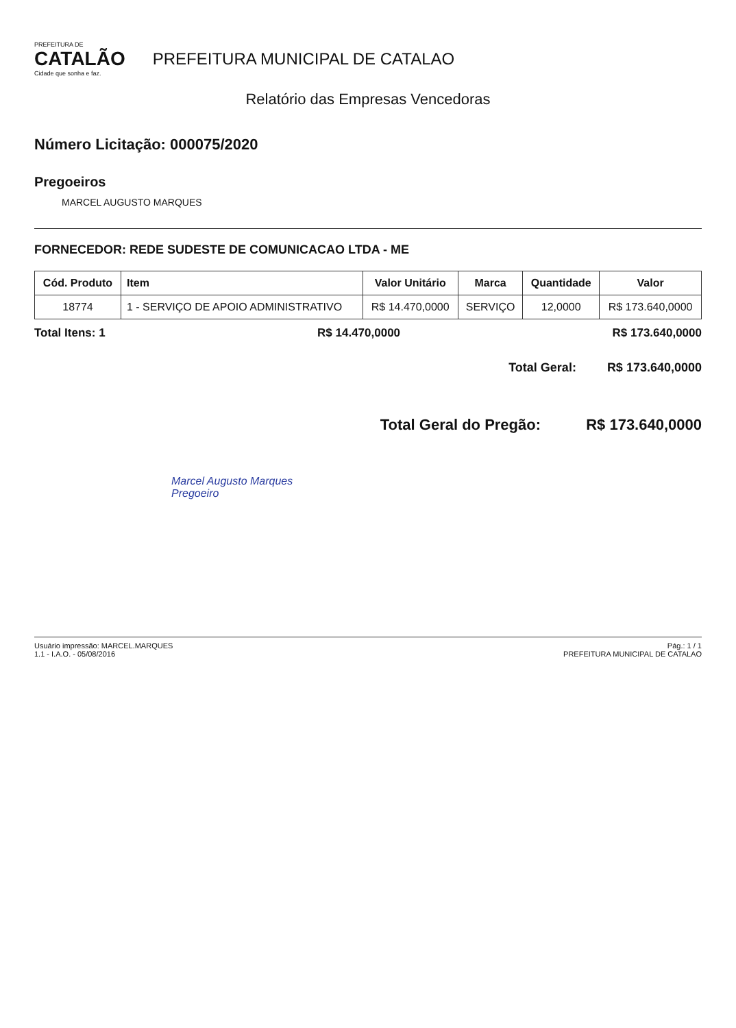PREFEITURA DE
CATALÃO
Cidade que sonha e faz.
PREFEITURA MUNICIPAL DE CATALAO
Relatório das Empresas Vencedoras
Número Licitação: 000075/2020
Pregoeiros
MARCEL AUGUSTO MARQUES
FORNECEDOR: REDE SUDESTE DE COMUNICACAO LTDA - ME
| Cód. Produto | Item | Valor Unitário | Marca | Quantidade | Valor |
| --- | --- | --- | --- | --- | --- |
| 18774 | 1 - SERVIÇO DE APOIO ADMINISTRATIVO | R$ 14.470,0000 | SERVIÇO | 12,0000 | R$ 173.640,0000 |
Total Itens: 1 R$ 14.470,0000 R$ 173.640,0000
Total Geral: R$ 173.640,0000
Total Geral do Pregão: R$ 173.640,0000
Marcel Augusto Marques
Pregoeiro
Usuário impressão: MARCEL.MARQUES
1.1 - I.A.O. - 05/08/2016
Pág.: 1 / 1
PREFEITURA MUNICIPAL DE CATALAO